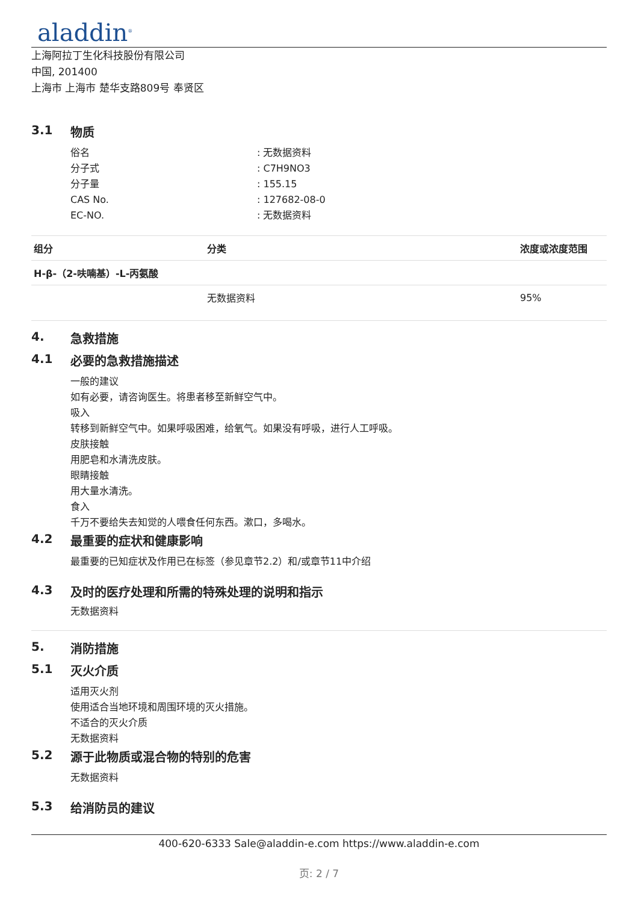aladdin<sup>®</sup>
上海阿拉丁生化科技股份有限公司
中国, 201400
上海市 上海市 楚华支路809号 奉贤区
3.1 物质
俗名: 无数据资料
分子式: C7H9NO3
分子量: 155.15
CAS No.: 127682-08-0
EC-NO.: 无数据资料
| 组分 | 分类 | 浓度或浓度范围 |
| --- | --- | --- |
| H-β-（2-呋喃基）-L-丙氨酸 | | |
| | 无数据资料 | 95% |
4. 急救措施
4.1 必要的急救措施描述
一般的建议
如有必要，请咨询医生。将患者移至新鲜空气中。
吸入
转移到新鲜空气中。如果呼吸困难，给氧气。如果没有呼吸，进行人工呼吸。
皮肤接触
用肥皂和水清洗皮肤。
眼睛接触
用大量水清洗。
食入
千万不要给失去知觉的人喂食任何东西。漱口，多喝水。
4.2 最重要的症状和健康影响
最重要的已知症状及作用已在标签（参见章节2.2）和/或章节11中介绍
4.3 及时的医疗处理和所需的特殊处理的说明和指示
无数据资料
5. 消防措施
5.1 灭火介质
适用灭火剂
使用适合当地环境和周围环境的灭火措施。
不适合的灭火介质
无数据资料
5.2 源于此物质或混合物的特别的危害
无数据资料
5.3 给消防员的建议
400-620-6333 Sale@aladdin-e.com https://www.aladdin-e.com
页: 2 / 7